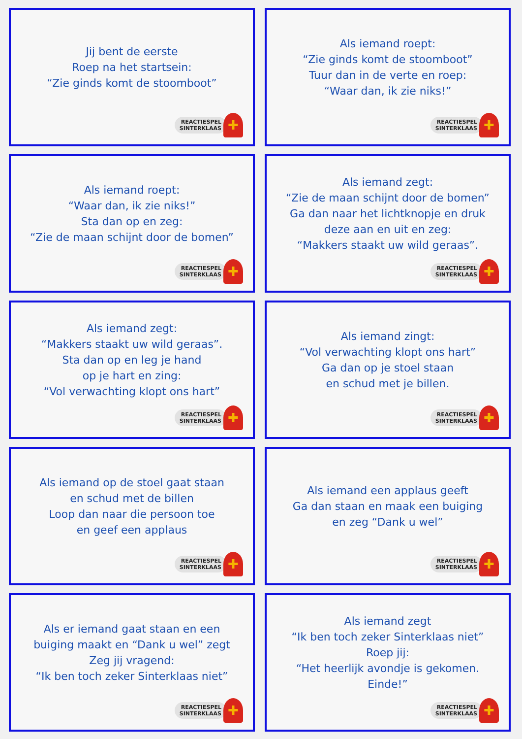Jij bent de eerste
Roep na het startsein:
“Zie ginds komt de stoomboot”
REACTIESPEL
SINTERKLAAS
✚
Als iemand roept:
“Zie ginds komt de stoomboot”
Tuur dan in de verte en roep:
“Waar dan, ik zie niks!”
REACTIESPEL
SINTERKLAAS
✚
Als iemand roept:
“Waar dan, ik zie niks!”
Sta dan op en zeg:
“Zie de maan schijnt door de bomen”
REACTIESPEL
SINTERKLAAS
✚
Als iemand zegt:
“Zie de maan schijnt door de bomen”
Ga dan naar het lichtknopje en druk
deze aan en uit en zeg:
“Makkers staakt uw wild geraas”.
REACTIESPEL
SINTERKLAAS
✚
Als iemand zegt:
“Makkers staakt uw wild geraas”.
Sta dan op en leg je hand
op je hart en zing:
“Vol verwachting klopt ons hart”
REACTIESPEL
SINTERKLAAS
✚
Als iemand zingt:
“Vol verwachting klopt ons hart”
Ga dan op je stoel staan
en schud met je billen.
REACTIESPEL
SINTERKLAAS
✚
Als iemand op de stoel gaat staan
en schud met de billen
Loop dan naar die persoon toe
en geef een applaus
REACTIESPEL
SINTERKLAAS
✚
Als iemand een applaus geeft
Ga dan staan en maak een buiging
en zeg “Dank u wel”
REACTIESPEL
SINTERKLAAS
✚
Als er iemand gaat staan en een
buiging maakt en “Dank u wel” zegt
Zeg jij vragend:
“Ik ben toch zeker Sinterklaas niet”
REACTIESPEL
SINTERKLAAS
✚
Als iemand zegt
“Ik ben toch zeker Sinterklaas niet”
Roep jij:
“Het heerlijk avondje is gekomen.
Einde!”
REACTIESPEL
SINTERKLAAS
✚